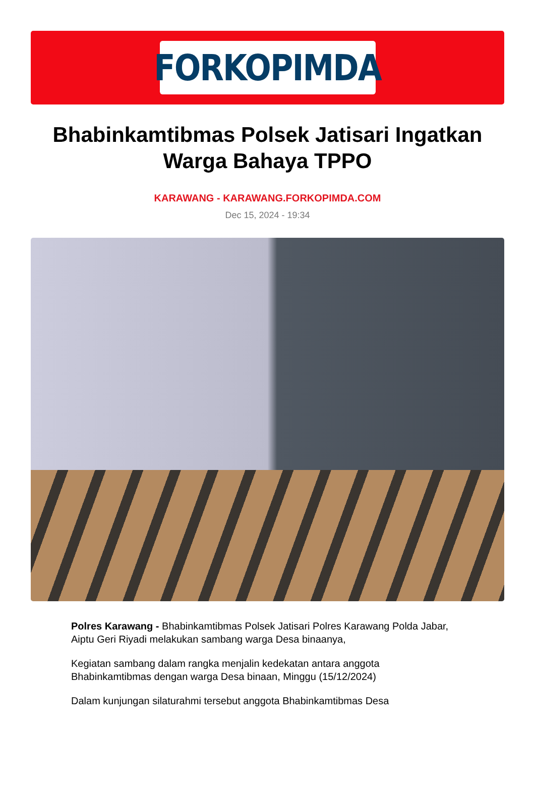FORKOPIMDA
Bhabinkamtibmas Polsek Jatisari Ingatkan Warga Bahaya TPPO
KARAWANG - KARAWANG.FORKOPIMDA.COM
Dec 15, 2024 - 19:34
Polres Karawang - Bhabinkamtibmas Polsek Jatisari Polres Karawang Polda Jabar, Aiptu Geri Riyadi melakukan sambang warga Desa binaanya,
Kegiatan sambang dalam rangka menjalin kedekatan antara anggota Bhabinkamtibmas dengan warga Desa binaan, Minggu (15/12/2024)
Dalam kunjungan silaturahmi tersebut anggota Bhabinkamtibmas Desa